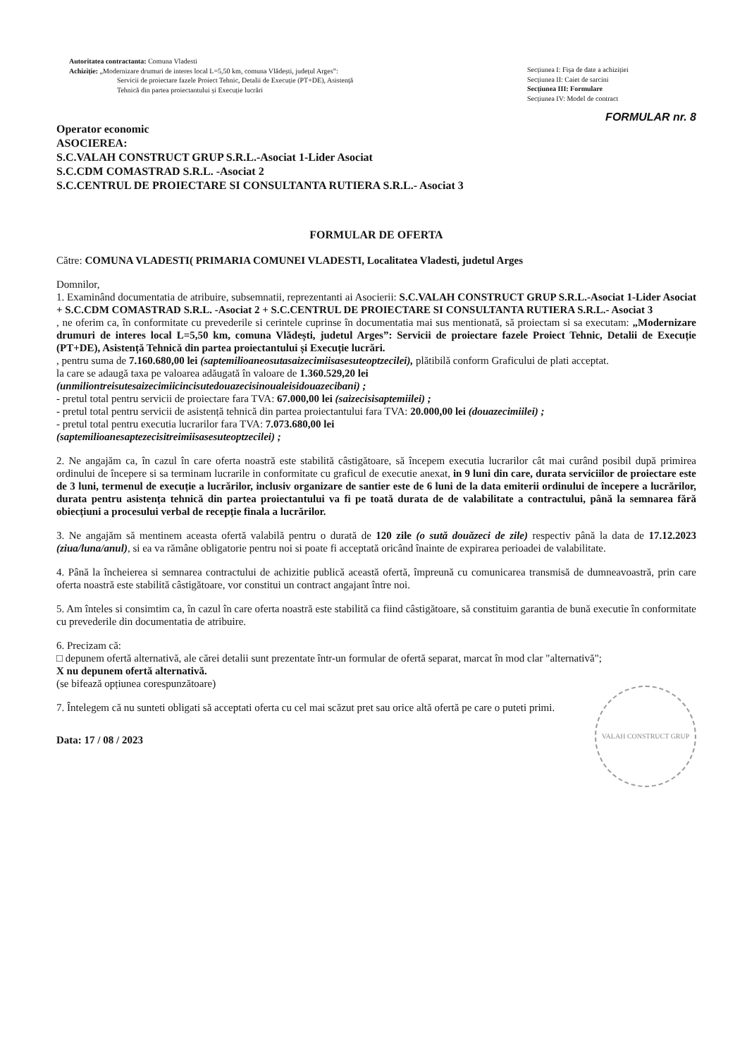Autoritatea contractanta: Comuna Vladesti
Achiziție: „Modernizare drumuri de interes local L=5,50 km, comuna Vlădești, județul Arges”:
Servicii de proiectare fazele Proiect Tehnic, Detalii de Execuție (PT+DE), Asistență
Tehnică din partea proiectantului și Execuție lucrări
Secțiunea I: Fișa de date a achiziției
Secțiunea II: Caiet de sarcini
Secțiunea III: Formulare
Secțiunea IV: Model de contract
FORMULAR nr. 8
Operator economic
ASOCIEREA:
S.C.VALAH CONSTRUCT GRUP S.R.L.-Asociat 1-Lider Asociat
S.C.CDM COMASTRAD S.R.L. -Asociat 2
S.C.CENTRUL DE PROIECTARE SI CONSULTANTA RUTIERA S.R.L.- Asociat 3
FORMULAR DE OFERTA
Către: COMUNA VLADESTI( PRIMARIA COMUNEI VLADESTI, Localitatea Vladesti, judetul Arges
Domnilor,
1. Examinând documentatia de atribuire, subsemnatii, reprezentanti ai Asocierii: S.C.VALAH CONSTRUCT GRUP S.R.L.-Asociat 1-Lider Asociat + S.C.CDM COMASTRAD S.R.L. -Asociat 2 + S.C.CENTRUL DE PROIECTARE SI CONSULTANTA RUTIERA S.R.L.- Asociat 3
, ne oferim ca, în conformitate cu prevederile si cerintele cuprinse în documentatia mai sus mentionată, să proiectam si sa executam: „Modernizare drumuri de interes local L=5,50 km, comuna Vlădești, judetul Arges”: Servicii de proiectare fazele Proiect Tehnic, Detalii de Execuție (PT+DE), Asistență Tehnică din partea proiectantului și Execuție lucrări.
, pentru suma de 7.160.680,00 lei (saptemilioaneosutasaizecimiisasesuteoptzecilei), plătibilă conform Graficului de plati acceptat.
la care se adaugă taxa pe valoarea adăugată în valoare de 1.360.529,20 lei
(unmiliontreisutesaizecimiicincisutedouazecisinoualeisidouazecibani) ;
- pretul total pentru servicii de proiectare fara TVA: 67.000,00 lei (saizecisisaptemiilei) ;
- pretul total pentru servicii de asistență tehnică din partea proiectantului fara TVA: 20.000,00 lei (douazecimiilei) ;
- pretul total pentru executia lucrarilor fara TVA: 7.073.680,00 lei
(saptemilioanesaptezecisitreimiisasesuteoptzecilei) ;
2. Ne angajăm ca, în cazul în care oferta noastră este stabilită câstigătoare, să începem executia lucrarilor cât mai curând posibil după primirea ordinului de începere si sa terminam lucrarile in conformitate cu graficul de executie anexat, in 9 luni din care, durata serviciilor de proiectare este de 3 luni, termenul de execuție a lucrărilor, inclusiv organizare de santier este de 6 luni de la data emiterii ordinului de începere a lucrărilor, durata pentru asistența tehnică din partea proiectantului va fi pe toată durata de de valabilitate a contractului, până la semnarea fără obiecțiuni a procesului verbal de recepție finala a lucrărilor.
3. Ne angajăm să mentinem aceasta ofertă valabilă pentru o durată de 120 zile (o sută douăzeci de zile) respectiv până la data de 17.12.2023 (ziua/luna/anul), si ea va rămâne obligatorie pentru noi si poate fi acceptată oricând înainte de expirarea perioadei de valabilitate.
4. Până la încheierea si semnarea contractului de achizitie publică această ofertă, împreună cu comunicarea transmisă de dumneavoastră, prin care oferta noastră este stabilită câstigătoare, vor constitui un contract angajant între noi.
5. Am înteles si consimtim ca, în cazul în care oferta noastră este stabilită ca fiind câstigătoare, să constituim garantia de bună executie în conformitate cu prevederile din documentatia de atribuire.
6. Precizam că:
□ depunem ofertă alternativă, ale cărei detalii sunt prezentate într-un formular de ofertă separat, marcat în mod clar "alternativă";
X nu depunem ofertă alternativă.
(se bifează opțiunea corespunzătoare)
7. Întelegem că nu sunteti obligati să acceptati oferta cu cel mai scăzut pret sau orice altă ofertă pe care o puteti primi.
VALAH CONSTRUCT GRUP
Data: 17 / 08 / 2023